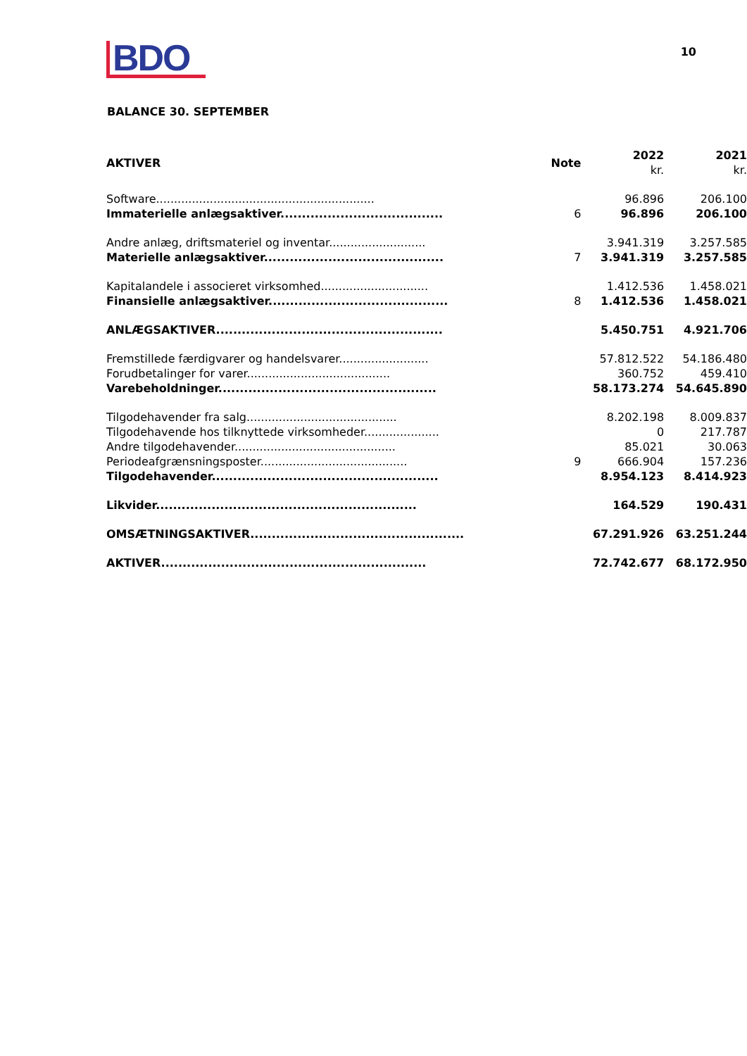BDO
10
BALANCE 30. SEPTEMBER
| AKTIVER | Note | 2022 kr. | 2021 kr. |
| --- | --- | --- | --- |
| Software............................................................. | | 96.896 | 206.100 |
| Immaterielle anlægsaktiver...................................... | 6 | 96.896 | 206.100 |
| Andre anlæg, driftsmateriel og inventar........................... | | 3.941.319 | 3.257.585 |
| Materielle anlægsaktiver.......................................... | 7 | 3.941.319 | 3.257.585 |
| Kapitalandele i associeret virksomhed.............................. | | 1.412.536 | 1.458.021 |
| Finansielle anlægsaktiver.......................................... | 8 | 1.412.536 | 1.458.021 |
| ANLÆGSAKTIVER..................................................... | | 5.450.751 | 4.921.706 |
| Fremstillede færdigvarer og handelsvarer......................... | | 57.812.522 | 54.186.480 |
| Forudbetalinger for varer........................................ | | 360.752 | 459.410 |
| Varebeholdninger................................................... | | 58.173.274 | 54.645.890 |
| Tilgodehavender fra salg.......................................... | | 8.202.198 | 8.009.837 |
| Tilgodehavende hos tilknyttede virksomheder..................... | | 0 | 217.787 |
| Andre tilgodehavender............................................. | | 85.021 | 30.063 |
| Periodeafgrænsningsposter......................................... | 9 | 666.904 | 157.236 |
| Tilgodehavender..................................................... | | 8.954.123 | 8.414.923 |
| Likvider............................................................. | | 164.529 | 190.431 |
| OMSÆTNINGSAKTIVER.................................................. | | 67.291.926 | 63.251.244 |
| AKTIVER.............................................................. | | 72.742.677 | 68.172.950 |